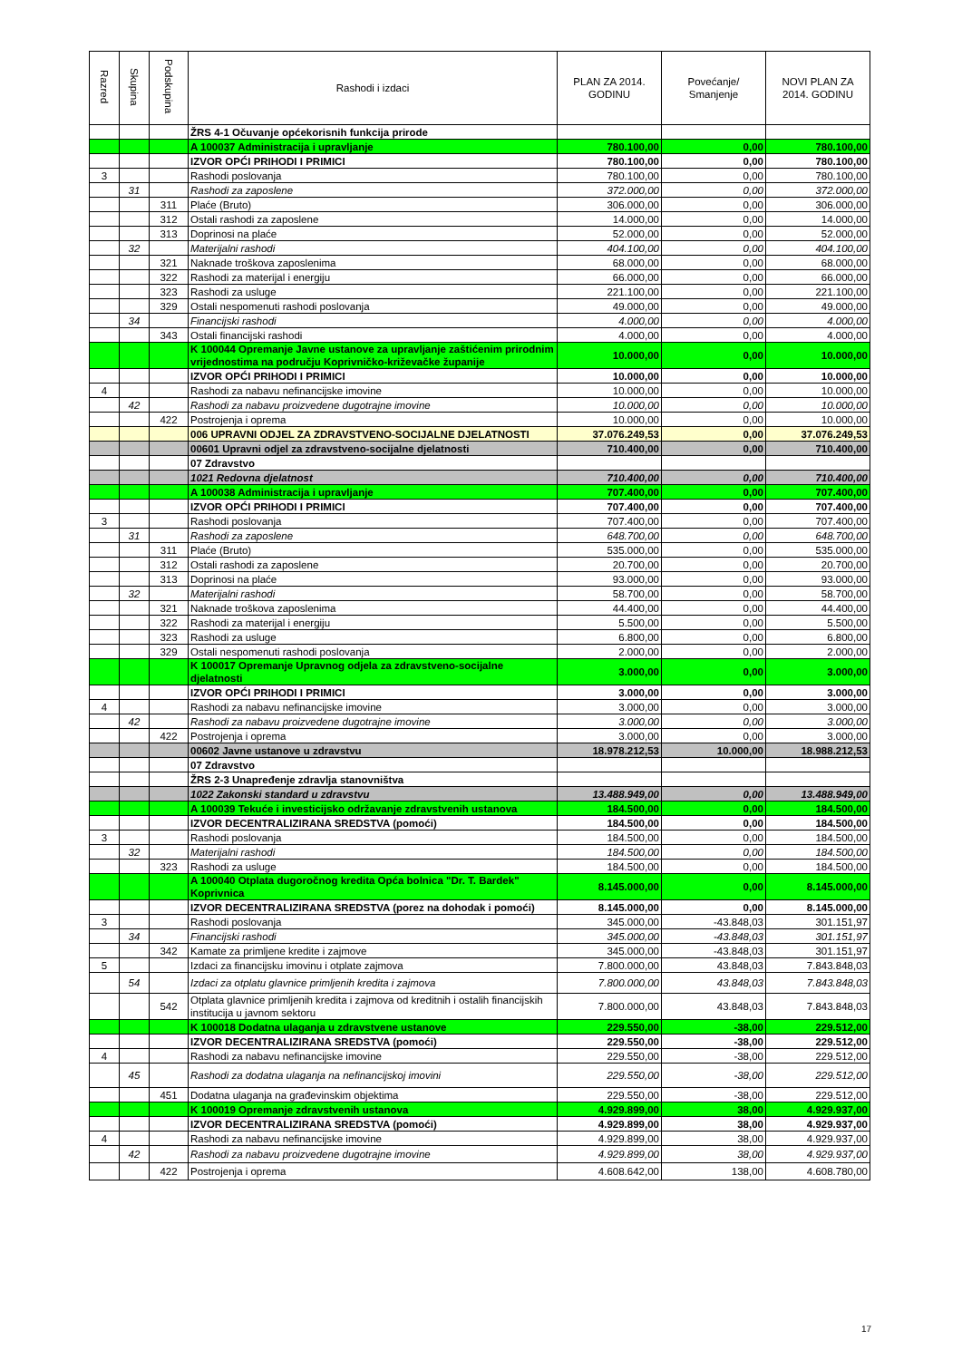| Razred | Skupina | Podskupina | Rashodi i izdaci | PLAN ZA 2014. GODINU | Povećanje/ Smanjenje | NOVI PLAN ZA 2014. GODINU |
| --- | --- | --- | --- | --- | --- | --- |
| | | | ŽRS 4-1 Očuvanje općekorisnih funkcija prirode | | | |
| | | | A 100037 Administracija i upravljanje | 780.100,00 | 0,00 | 780.100,00 |
| | | | IZVOR OPĆI PRIHODI I PRIMICI | 780.100,00 | 0,00 | 780.100,00 |
| 3 | | | Rashodi poslovanja | 780.100,00 | 0,00 | 780.100,00 |
| | 31 | | Rashodi za zaposlene | 372.000,00 | 0,00 | 372.000,00 |
| | | 311 | Plaće (Bruto) | 306.000,00 | 0,00 | 306.000,00 |
| | | 312 | Ostali rashodi za zaposlene | 14.000,00 | 0,00 | 14.000,00 |
| | | 313 | Doprinosi na plaće | 52.000,00 | 0,00 | 52.000,00 |
| | 32 | | Materijalni rashodi | 404.100,00 | 0,00 | 404.100,00 |
| | | 321 | Naknade troškova zaposlenima | 68.000,00 | 0,00 | 68.000,00 |
| | | 322 | Rashodi za materijal i energiju | 66.000,00 | 0,00 | 66.000,00 |
| | | 323 | Rashodi za usluge | 221.100,00 | 0,00 | 221.100,00 |
| | | 329 | Ostali nespomenuti rashodi poslovanja | 49.000,00 | 0,00 | 49.000,00 |
| | 34 | | Financijski rashodi | 4.000,00 | 0,00 | 4.000,00 |
| | | 343 | Ostali financijski rashodi | 4.000,00 | 0,00 | 4.000,00 |
| | | | K 100044 Opremanje Javne ustanove za upravljanje zaštićenim prirodnim vrijednostima na području Koprivničko-križevačke županije | 10.000,00 | 0,00 | 10.000,00 |
| | | | IZVOR OPĆI PRIHODI I PRIMICI | 10.000,00 | 0,00 | 10.000,00 |
| 4 | | | Rashodi za nabavu nefinancijske imovine | 10.000,00 | 0,00 | 10.000,00 |
| | 42 | | Rashodi za nabavu proizvedene dugotrajne imovine | 10.000,00 | 0,00 | 10.000,00 |
| | | 422 | Postrojenja i oprema | 10.000,00 | 0,00 | 10.000,00 |
| | | | 006 UPRAVNI ODJEL ZA ZDRAVSTVENO-SOCIJALNE DJELATNOSTI | 37.076.249,53 | 0,00 | 37.076.249,53 |
| | | | 00601 Upravni odjel za zdravstveno-socijalne djelatnosti | 710.400,00 | 0,00 | 710.400,00 |
| | | | 07 Zdravstvo | | | |
| | | | 1021 Redovna djelatnost | 710.400,00 | 0,00 | 710.400,00 |
| | | | A 100038 Administracija i upravljanje | 707.400,00 | 0,00 | 707.400,00 |
| | | | IZVOR OPĆI PRIHODI I PRIMICI | 707.400,00 | 0,00 | 707.400,00 |
| 3 | | | Rashodi poslovanja | 707.400,00 | 0,00 | 707.400,00 |
| | 31 | | Rashodi za zaposlene | 648.700,00 | 0,00 | 648.700,00 |
| | | 311 | Plaće (Bruto) | 535.000,00 | 0,00 | 535.000,00 |
| | | 312 | Ostali rashodi za zaposlene | 20.700,00 | 0,00 | 20.700,00 |
| | | 313 | Doprinosi na plaće | 93.000,00 | 0,00 | 93.000,00 |
| | 32 | | Materijalni rashodi | 58.700,00 | 0,00 | 58.700,00 |
| | | 321 | Naknade troškova zaposlenima | 44.400,00 | 0,00 | 44.400,00 |
| | | 322 | Rashodi za materijal i energiju | 5.500,00 | 0,00 | 5.500,00 |
| | | 323 | Rashodi za usluge | 6.800,00 | 0,00 | 6.800,00 |
| | | 329 | Ostali nespomenuti rashodi poslovanja | 2.000,00 | 0,00 | 2.000,00 |
| | | | K 100017 Opremanje Upravnog odjela za zdravstveno-socijalne djelatnosti | 3.000,00 | 0,00 | 3.000,00 |
| | | | IZVOR OPĆI PRIHODI I PRIMICI | 3.000,00 | 0,00 | 3.000,00 |
| 4 | | | Rashodi za nabavu nefinancijske imovine | 3.000,00 | 0,00 | 3.000,00 |
| | 42 | | Rashodi za nabavu proizvedene dugotrajne imovine | 3.000,00 | 0,00 | 3.000,00 |
| | | 422 | Postrojenja i oprema | 3.000,00 | 0,00 | 3.000,00 |
| | | | 00602 Javne ustanove u zdravstvu | 18.978.212,53 | 10.000,00 | 18.988.212,53 |
| | | | 07 Zdravstvo | | | |
| | | | ŽRS 2-3 Unapređenje zdravlja stanovništva | | | |
| | | | 1022 Zakonski standard u zdravstvu | 13.488.949,00 | 0,00 | 13.488.949,00 |
| | | | A 100039 Tekuće i investicijsko održavanje zdravstvenih ustanova | 184.500,00 | 0,00 | 184.500,00 |
| | | | IZVOR DECENTRALIZIRANA SREDSTVA (pomoći) | 184.500,00 | 0,00 | 184.500,00 |
| 3 | | | Rashodi poslovanja | 184.500,00 | 0,00 | 184.500,00 |
| | 32 | | Materijalni rashodi | 184.500,00 | 0,00 | 184.500,00 |
| | | 323 | Rashodi za usluge | 184.500,00 | 0,00 | 184.500,00 |
| | | | A 100040 Otplata dugoročnog kredita Opća bolnica "Dr. T. Bardek" Koprivnica | 8.145.000,00 | 0,00 | 8.145.000,00 |
| | | | IZVOR DECENTRALIZIRANA SREDSTVA (porez na dohodak i pomoći) | 8.145.000,00 | 0,00 | 8.145.000,00 |
| 3 | | | Rashodi poslovanja | 345.000,00 | -43.848,03 | 301.151,97 |
| | 34 | | Financijski rashodi | 345.000,00 | -43.848,03 | 301.151,97 |
| | | 342 | Kamate za primljene kredite i zajmove | 345.000,00 | -43.848,03 | 301.151,97 |
| 5 | | | Izdaci za financijsku imovinu i otplate zajmova | 7.800.000,00 | 43.848,03 | 7.843.848,03 |
| | 54 | | Izdaci za otplatu glavnice primljenih kredita i zajmova | 7.800.000,00 | 43.848,03 | 7.843.848,03 |
| | | 542 | Otplata glavnice primljenih kredita i zajmova od kreditnih i ostalih financijskih institucija u javnom sektoru | 7.800.000,00 | 43.848,03 | 7.843.848,03 |
| | | | K 100018 Dodatna ulaganja u zdravstvene ustanove | 229.550,00 | -38,00 | 229.512,00 |
| | | | IZVOR DECENTRALIZIRANA SREDSTVA (pomoći) | 229.550,00 | -38,00 | 229.512,00 |
| 4 | | | Rashodi za nabavu nefinancijske imovine | 229.550,00 | -38,00 | 229.512,00 |
| | 45 | | Rashodi za dodatna ulaganja na nefinancijskoj imovini | 229.550,00 | -38,00 | 229.512,00 |
| | | 451 | Dodatna ulaganja na građevinskim objektima | 229.550,00 | -38,00 | 229.512,00 |
| | | | K 100019 Opremanje zdravstvenih ustanova | 4.929.899,00 | 38,00 | 4.929.937,00 |
| | | | IZVOR DECENTRALIZIRANA SREDSTVA (pomoći) | 4.929.899,00 | 38,00 | 4.929.937,00 |
| 4 | | | Rashodi za nabavu nefinancijske imovine | 4.929.899,00 | 38,00 | 4.929.937,00 |
| | 42 | | Rashodi za nabavu proizvedene dugotrajne imovine | 4.929.899,00 | 38,00 | 4.929.937,00 |
| | | 422 | Postrojenja i oprema | 4.608.642,00 | 138,00 | 4.608.780,00 |
17